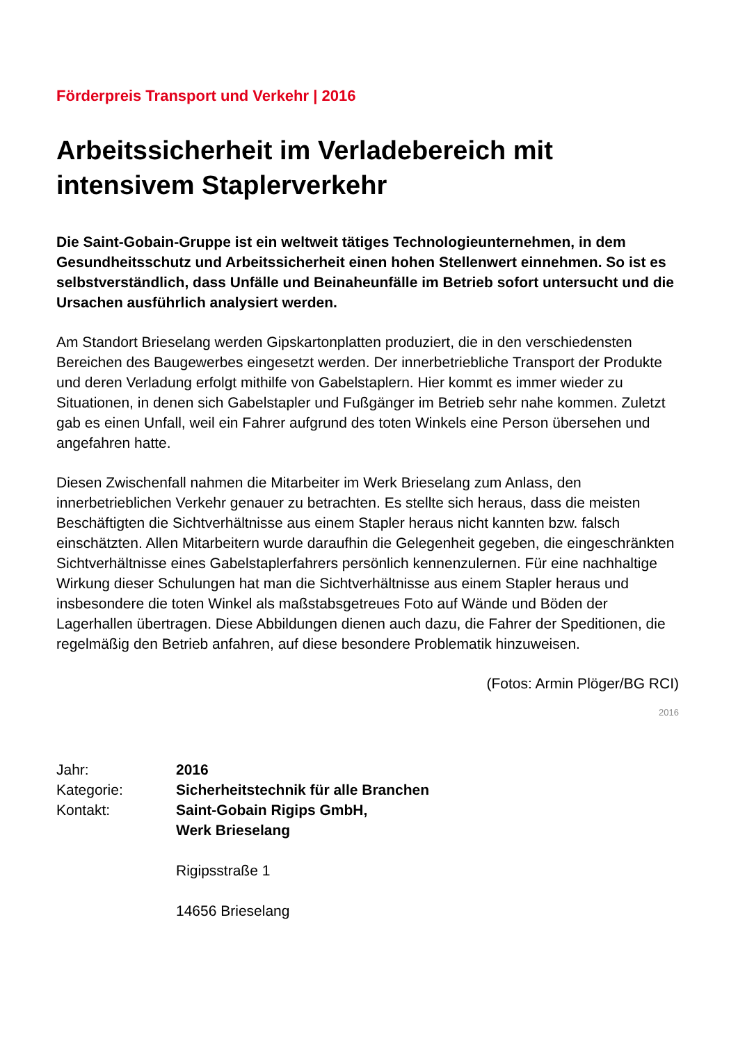Förderpreis Transport und Verkehr | 2016
Arbeitssicherheit im Verladebereich mit intensivem Staplerverkehr
Die Saint-Gobain-Gruppe ist ein weltweit tätiges Technologieunternehmen, in dem Gesundheitsschutz und Arbeitssicherheit einen hohen Stellenwert einnehmen. So ist es selbstverständlich, dass Unfälle und Beinaheunfälle im Betrieb sofort untersucht und die Ursachen ausführlich analysiert werden.
Am Standort Brieselang werden Gipskartonplatten produziert, die in den verschiedensten Bereichen des Baugewerbes eingesetzt werden. Der innerbetriebliche Transport der Produkte und deren Verladung erfolgt mithilfe von Gabelstaplern. Hier kommt es immer wieder zu Situationen, in denen sich Gabelstapler und Fußgänger im Betrieb sehr nahe kommen. Zuletzt gab es einen Unfall, weil ein Fahrer aufgrund des toten Winkels eine Person übersehen und angefahren hatte.
Diesen Zwischenfall nahmen die Mitarbeiter im Werk Brieselang zum Anlass, den innerbetrieblichen Verkehr genauer zu betrachten. Es stellte sich heraus, dass die meisten Beschäftigten die Sichtverhältnisse aus einem Stapler heraus nicht kannten bzw. falsch einschätzten. Allen Mitarbeitern wurde daraufhin die Gelegenheit gegeben, die eingeschränkten Sichtverhältnisse eines Gabelstaplerfahrers persönlich kennenzulernen. Für eine nachhaltige Wirkung dieser Schulungen hat man die Sichtverhältnisse aus einem Stapler heraus und insbesondere die toten Winkel als maßstabsgetreues Foto auf Wände und Böden der Lagerhallen übertragen. Diese Abbildungen dienen auch dazu, die Fahrer der Speditionen, die regelmäßig den Betrieb anfahren, auf diese besondere Problematik hinzuweisen.
(Fotos: Armin Plöger/BG RCI)
2016
| Jahr: | 2016 |
| Kategorie: | Sicherheitstechnik für alle Branchen |
| Kontakt: | Saint-Gobain Rigips GmbH, Werk Brieselang Rigipsstraße 1 14656 Brieselang |